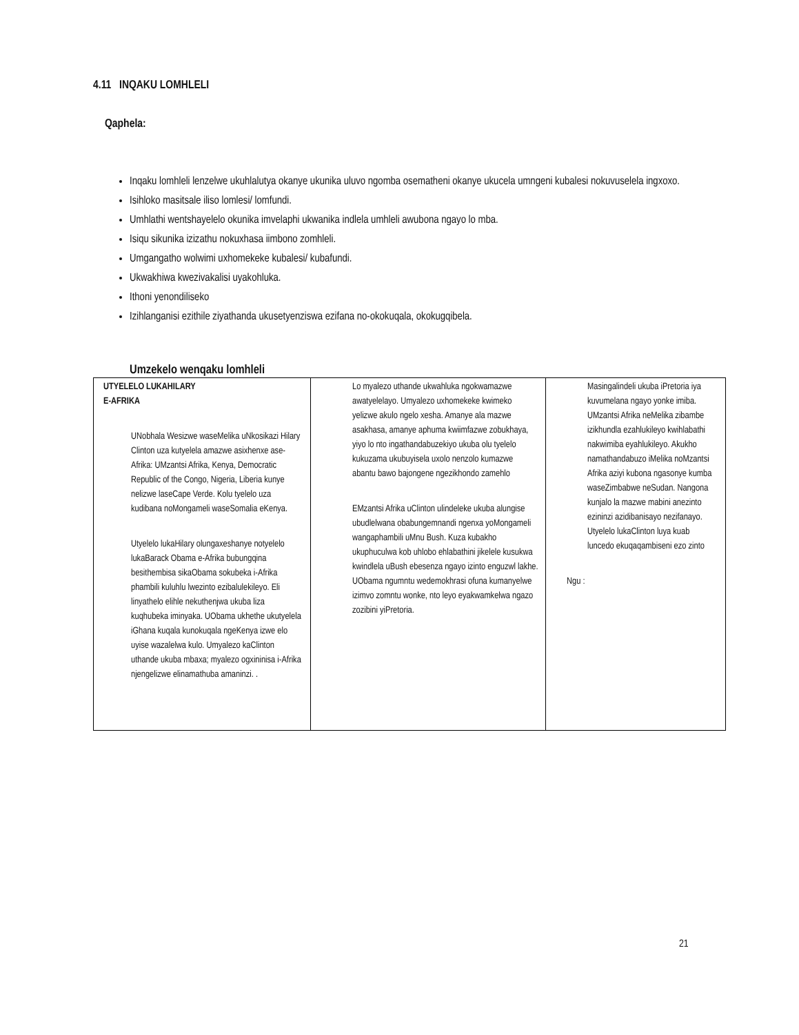4.11 INQAKU LOMHLELI
Qaphela:
Inqaku lomhleli lenzelwe ukuhlalutya okanye ukunika uluvo ngomba osematheni okanye ukucela umngeni kubalesi nokuvuselela ingxoxo.
Isihloko masitsale iliso lomlesi/ lomfundi.
Umhlathi wentshayelelo okunika imvelaphi ukwanika indlela umhleli awubona ngayo lo mba.
Isiqu sikunika izizathu nokuxhasa iimbono zomhleli.
Umgangatho wolwimi uxhomekeke kubalesi/ kubafundi.
Ukwakhiwa kwezivakalisi uyakohluka.
Ithoni yenondiliseko
Izihlanganisi ezithile ziyathanda ukusetyenziswa ezifana no-okokuqala, okokugqibela.
Umzekelo wenqaku lomhleli
| UTYELELO LUKAHILARY E-AFRIKA UNobhala Wesizwe waseMelika uNkosikazi Hilary Clinton uza kutyelela amazwe asixhenxe ase-Afrika: UMzantsi Afrika, Kenya, Democratic Republic of the Congo, Nigeria, Liberia kunye nelizwe laseCape Verde. Kolu tyelelo uza kudibana noMongameli waseSomalia eKenya. Utyelelo lukaHilary olungaxeshanye notyelelo lukaBarack Obama e-Afrika bubungqina besithembisa sikaObama sokubeka i-Afrika phambili kuluhlu lwezinto ezibalulekileyo. Eli linyathelo elihle nekuthenjwa ukuba liza kuqhubeka iminyaka. UObama ukhethe ukutyelela iGhana kuqala kunokuqala ngeKenya izwe elo uyise wazalelwa kulo. Umyalezo kaClinton uthande ukuba mbaxa; myalezo ogxininisa i-Afrika njengelizwe elinamathuba amaninzi. . | Lo myalezo uthande ukwahluka ngokwamazwe awatyelelayo. Umyalezo uxhomekeke kwimeko yelizwe akulo ngelo xesha. Amanye ala mazwe asakhasa, amanye aphuma kwiimfazwe zobukhaya, yiyo lo nto ingathandabuzekiyo ukuba olu tyelelo kukuzama ukubuyisela uxolo nenzolo kumazwe abantu bawo bajongene ngezikhondo zamehlo EMzantsi Afrika uClinton ulindeleke ukuba alungise ubudlelwana obabungemnandi ngenxa yoMongameli wangaphambili uMnu Bush. Kuza kubakho ukuphuculwa kob uhlobo ehlabathini jikelele kusukwa kwindlela uBush ebesenza ngayo izinto enguzwl lakhe. UObama ngumntu wedemokhrasi ofuna kumanyelwe izimvo zomntu wonke, nto leyo eyakwamkelwa ngazo zozibini yiPretoria. | Masingalindeli ukuba iPretoria iya kuvumelana ngayo yonke imiba. UMzantsi Afrika neMelika zibambe izikhundla ezahlukileyo kwihlabathi nakwimiba eyahlukileyo. Akukho namathandabuzo iMelika noMzantsi Afrika aziyi kubona ngasonye kumba waseZimbabwe neSudan. Nangona kunjalo la mazwe mabini anezinto ezininzi azidibanisayo nezifanayo. Utyelelo lukaClinton luya kuab luncedo ekuqaqambiseni ezo zinto Ngu : |
21